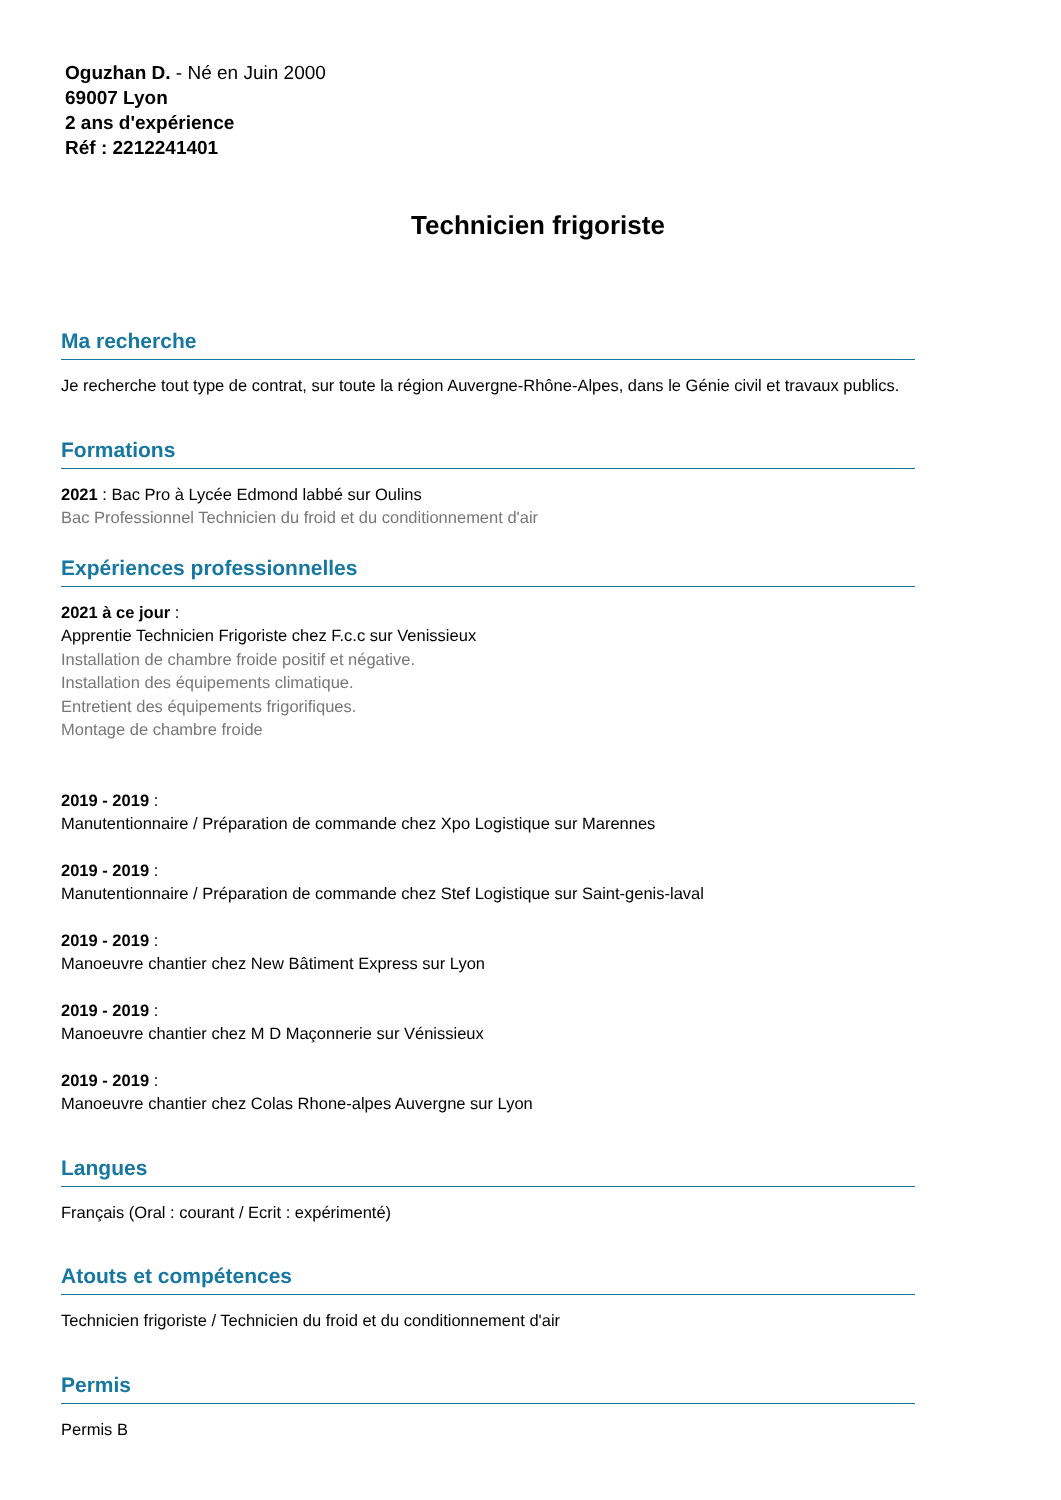Oguzhan D. - Né en Juin 2000
69007 Lyon
2 ans d'expérience
Réf : 2212241401
Technicien frigoriste
Ma recherche
Je recherche tout type de contrat, sur toute la région Auvergne-Rhône-Alpes, dans le Génie civil et travaux publics.
Formations
2021 : Bac Pro à Lycée Edmond labbé sur Oulins
Bac Professionnel Technicien du froid et du conditionnement d'air
Expériences professionnelles
2021 à ce jour :
Apprentie Technicien Frigoriste chez F.c.c sur Venissieux
Installation de chambre froide positif et négative.
Installation des équipements climatique.
Entretient des équipements frigorifiques.
Montage de chambre froide
2019 - 2019 :
Manutentionnaire / Préparation de commande chez Xpo Logistique sur Marennes
2019 - 2019 :
Manutentionnaire / Préparation de commande chez Stef Logistique sur Saint-genis-laval
2019 - 2019 :
Manoeuvre chantier chez New Bâtiment Express sur Lyon
2019 - 2019 :
Manoeuvre chantier chez M D Maçonnerie sur Vénissieux
2019 - 2019 :
Manoeuvre chantier chez Colas Rhone-alpes Auvergne sur Lyon
Langues
Français (Oral : courant / Ecrit : expérimenté)
Atouts et compétences
Technicien frigoriste / Technicien du froid et du conditionnement d'air
Permis
Permis B